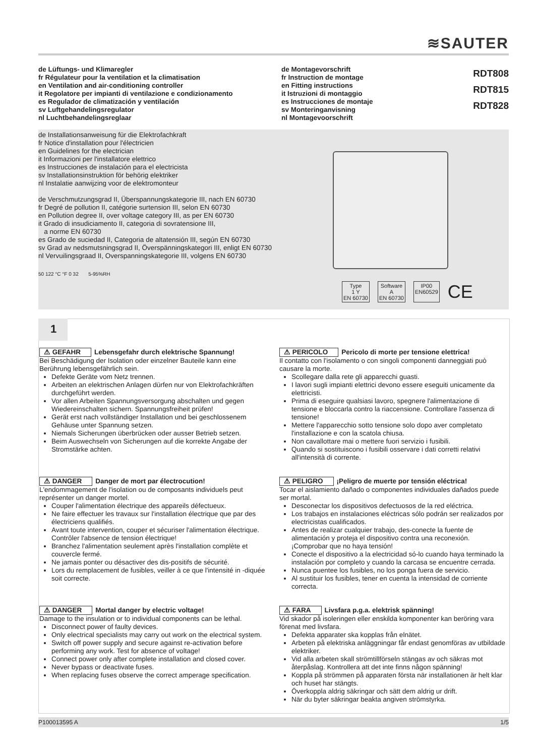≋SAUTER
de Lüftungs- und Klimaregler
fr Régulateur pour la ventilation et la climatisation
en Ventilation and air-conditioning controller
it Regolatore per impianti di ventilazione e condizionamento
es Regulador de climatización y ventilación
sv Luftgehandelingsregulator
nl Luchtbehandelingsreglaar
de Montagevorschrift
fr Instruction de montage
en Fitting instructions
it Istruzioni di montaggio
es Instrucciones de montaje
sv Monteringanvisning
nl Montagevoorschrift
RDT808
RDT815
RDT828
de Installationsanweisung für die Elektrofachkraft
fr Notice d'installation pour l'électricien
en Guidelines for the electrician
it Informazioni per l'installatore elettrico
es Instrucciones de instalación para el electricista
sv Installationsinstruktion för behörig elektriker
nl Instalatie aanwijzing voor de elektromonteur
de Verschmutzungsgrad II, Überspannungskategorie III, nach EN 60730
fr Degré de pollution II, catégorie surtension III, selon EN 60730
en Pollution degree II, over voltage category III, as per EN 60730
it Grado di insudiciamento II, categoria di sovratensione III,
a norme EN 60730
es Grado de suciedad II, Categoria de altatensión III, según EN 60730
sv Grad av nedsmutsningsgrad II, Överspänningskategori III, enligt EN 60730
nl Vervuilingsgraad II, Overspanningskategorie III, volgens EN 60730
50 122 °C °F 0 32 5-95%RH
Type
1 Y
EN 60730
Software
A
EN 60730
IP00
EN60529
CE
1
⚠ GEFAHR Lebensgefahr durch elektrische Spannung!
Bei Beschädigung der Isolation oder einzelner Bauteile kann eine Berührung lebensgefährlich sein.
Defekte Geräte vom Netz trennen.
Arbeiten an elektrischen Anlagen dürfen nur von Elektrofachkräften durchgeführt werden.
Vor allen Arbeiten Spannungsversorgung abschalten und gegen Wiedereinschalten sichern. Spannungsfreiheit prüfen!
Gerät erst nach vollständiger Installation und bei geschlossenem Gehäuse unter Spannung setzen.
Niemals Sicherungen überbrücken oder ausser Betrieb setzen.
Beim Auswechseln von Sicherungen auf die korrekte Angabe der Stromstärke achten.
⚠ DANGER Danger de mort par électrocution!
L'endommagement de l'isolation ou de composants individuels peut représenter un danger mortel.
Couper l'alimentation électrique des appareils défectueux.
Ne faire effectuer les travaux sur l'installation électrique que par des électriciens qualifiés.
Avant toute intervention, couper et sécuriser l'alimentation électrique. Contrôler l'absence de tension électrique!
Branchez l'alimentation seulement après l'installation complète et couvercle fermé.
Ne jamais ponter ou désactiver des dis-positifs de sécurité.
Lors du remplacement de fusibles, veiller à ce que l'intensité in -diquée soit correcte.
⚠ DANGER Mortal danger by electric voltage!
Damage to the insulation or to individual components can be lethal.
Disconnect power of faulty devices.
Only electrical specialists may carry out work on the electrical system.
Switch off power supply and secure against re-activation before performing any work. Test for absence of voltage!
Connect power only after complete installation and closed cover.
Never bypass or deactivate fuses.
When replacing fuses observe the correct amperage specification.
⚠ PERICOLO Pericolo di morte per tensione elettrica!
Il contatto con l'isolamento o con singoli componenti danneggiati può causare la morte.
Scollegare dalla rete gli apparecchi guasti.
I lavori sugli impianti elettrici devono essere eseguiti unicamente da elettricisti.
Prima di eseguire qualsiasi lavoro, spegnere l'alimentazione di tensione e bloccarla contro la riaccensione. Controllare l'assenza di tensione!
Mettere l'apparecchio sotto tensione solo dopo aver completato l'installazione e con la scatola chiusa.
Non cavallottare mai o mettere fuori servizio i fusibili.
Quando si sostituiscono i fusibili osservare i dati corretti relativi all'intensità di corrente.
⚠ PELIGRO ¡Peligro de muerte por tensión eléctrica!
Tocar el aislamiento dañado o componentes individuales dañados puede ser mortal.
Desconectar los dispositivos defectuosos de la red eléctrica.
Los trabajos en instalaciones eléctricas sólo podrán ser realizados por electricistas cualificados.
Antes de realizar cualquier trabajo, des-conecte la fuente de alimentación y proteja el dispositivo contra una reconexión. ¡Comprobar que no haya tensión!
Conecte el dispositivo a la electricidad só-lo cuando haya terminado la instalación por completo y cuando la carcasa se encuentre cerrada.
Nunca puentee los fusibles, no los ponga fuera de servicio.
Al sustituir los fusibles, tener en cuenta la intensidad de corriente correcta.
⚠ FARA Livsfara p.g.a. elektrisk spänning!
Vid skador på isoleringen eller enskilda komponenter kan beröring vara förenat med livsfara.
Defekta apparater ska kopplas från elnätet.
Arbeten på elektriska anläggningar får endast genomföras av utbildade elektriker.
Vid alla arbeten skall strömtillförseln stängas av och säkras mot återpåslag. Kontrollera att det inte finns någon spänning!
Koppla på strömmen på apparaten första när installationen är helt klar och huset har stängts.
Överkoppla aldrig säkringar och sätt dem aldrig ur drift.
När du byter säkringar beakta angiven strömstyrka.
P100013595 A 1/5